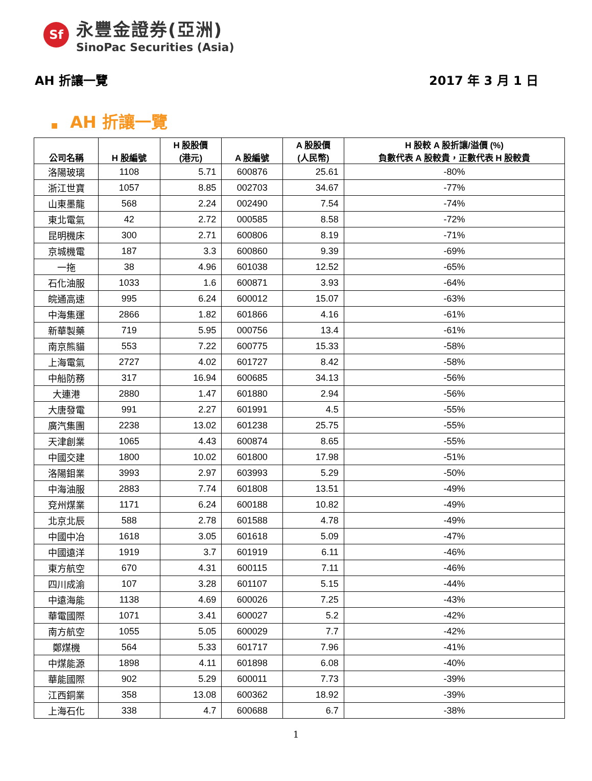Sf
永豐金證券(亞洲)
SinoPac Securities (Asia)
AH 折讓一覽 2017 年 3 月 1 日
■ AH 折讓一覽
| 公司名稱 | H 股編號 | H 股股價 (港元) | A 股編號 | A 股股價 (人民幣) | H 股較 A 股折讓/溢價 (%) 負數代表 A 股較貴，正數代表 H 股較貴 |
| --- | --- | --- | --- | --- | --- |
| 洛陽玻璃 | 1108 | 5.71 | 600876 | 25.61 | -80% |
| 浙江世寶 | 1057 | 8.85 | 002703 | 34.67 | -77% |
| 山東墨龍 | 568 | 2.24 | 002490 | 7.54 | -74% |
| 東北電氣 | 42 | 2.72 | 000585 | 8.58 | -72% |
| 昆明機床 | 300 | 2.71 | 600806 | 8.19 | -71% |
| 京城機電 | 187 | 3.3 | 600860 | 9.39 | -69% |
| 一拖 | 38 | 4.96 | 601038 | 12.52 | -65% |
| 石化油服 | 1033 | 1.6 | 600871 | 3.93 | -64% |
| 皖通高速 | 995 | 6.24 | 600012 | 15.07 | -63% |
| 中海集運 | 2866 | 1.82 | 601866 | 4.16 | -61% |
| 新華製藥 | 719 | 5.95 | 000756 | 13.4 | -61% |
| 南京熊貓 | 553 | 7.22 | 600775 | 15.33 | -58% |
| 上海電氣 | 2727 | 4.02 | 601727 | 8.42 | -58% |
| 中船防務 | 317 | 16.94 | 600685 | 34.13 | -56% |
| 大連港 | 2880 | 1.47 | 601880 | 2.94 | -56% |
| 大唐發電 | 991 | 2.27 | 601991 | 4.5 | -55% |
| 廣汽集團 | 2238 | 13.02 | 601238 | 25.75 | -55% |
| 天津創業 | 1065 | 4.43 | 600874 | 8.65 | -55% |
| 中國交建 | 1800 | 10.02 | 601800 | 17.98 | -51% |
| 洛陽鉬業 | 3993 | 2.97 | 603993 | 5.29 | -50% |
| 中海油服 | 2883 | 7.74 | 601808 | 13.51 | -49% |
| 兗州煤業 | 1171 | 6.24 | 600188 | 10.82 | -49% |
| 北京北辰 | 588 | 2.78 | 601588 | 4.78 | -49% |
| 中國中冶 | 1618 | 3.05 | 601618 | 5.09 | -47% |
| 中國遠洋 | 1919 | 3.7 | 601919 | 6.11 | -46% |
| 東方航空 | 670 | 4.31 | 600115 | 7.11 | -46% |
| 四川成渝 | 107 | 3.28 | 601107 | 5.15 | -44% |
| 中遠海能 | 1138 | 4.69 | 600026 | 7.25 | -43% |
| 華電國際 | 1071 | 3.41 | 600027 | 5.2 | -42% |
| 南方航空 | 1055 | 5.05 | 600029 | 7.7 | -42% |
| 鄭煤機 | 564 | 5.33 | 601717 | 7.96 | -41% |
| 中煤能源 | 1898 | 4.11 | 601898 | 6.08 | -40% |
| 華能國際 | 902 | 5.29 | 600011 | 7.73 | -39% |
| 江西銅業 | 358 | 13.08 | 600362 | 18.92 | -39% |
| 上海石化 | 338 | 4.7 | 600688 | 6.7 | -38% |
1